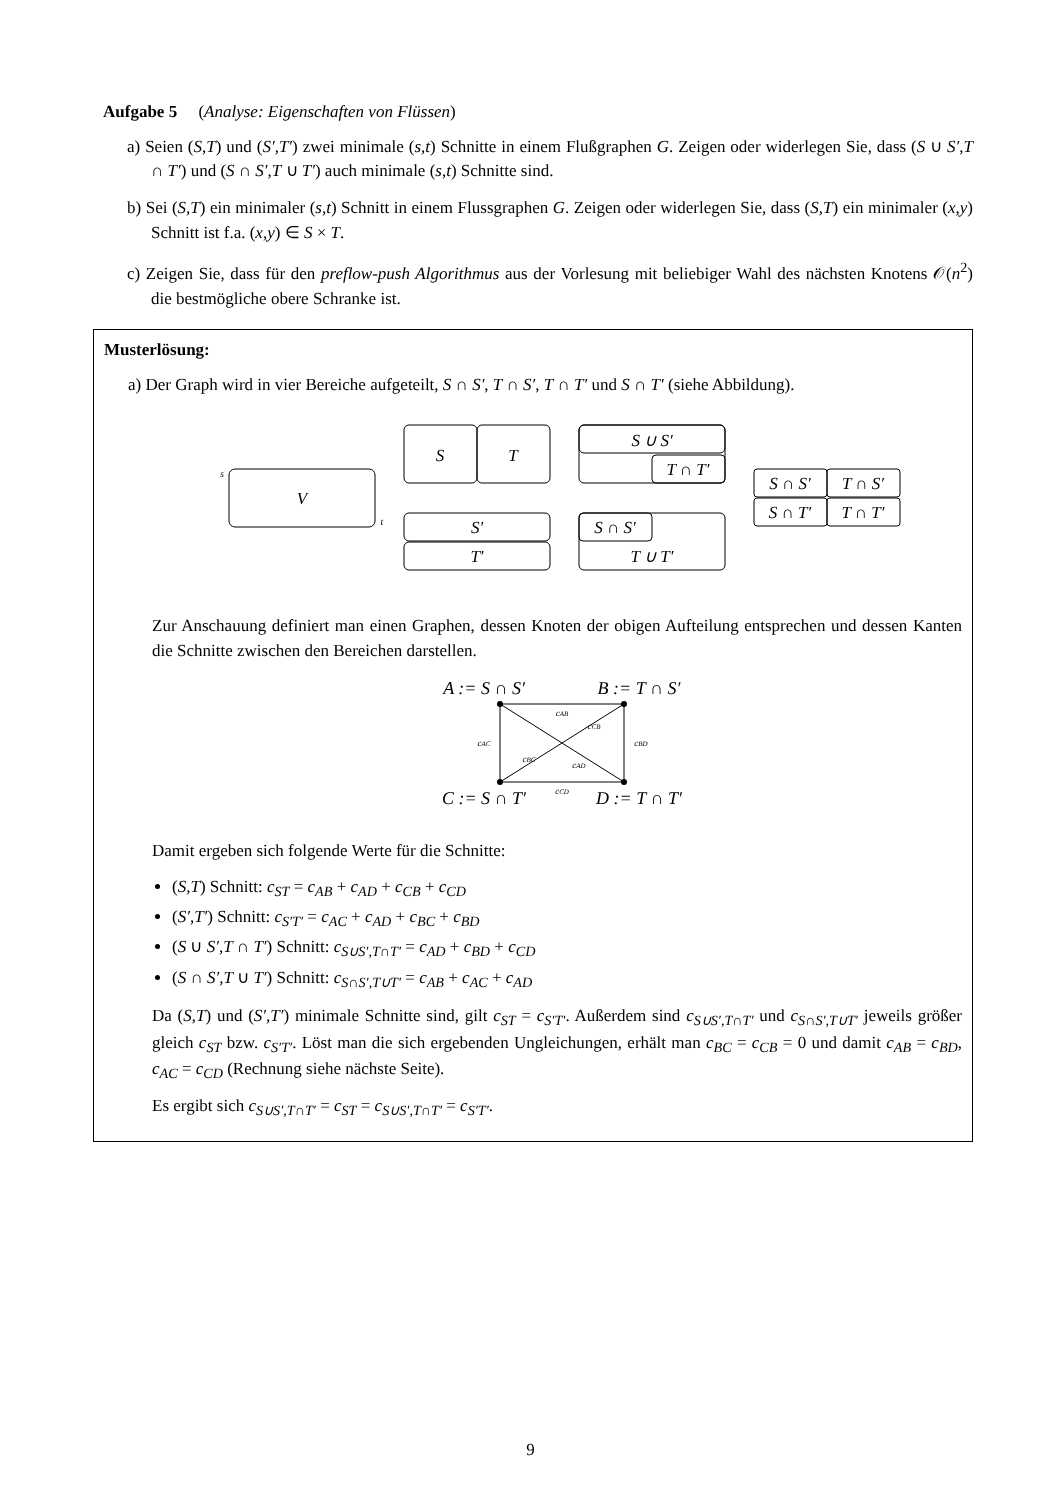Aufgabe 5 (Analyse: Eigenschaften von Flüssen)
a) Seien (S,T) und (S′,T′) zwei minimale (s,t) Schnitte in einem Flußgraphen G. Zeigen oder widerlegen Sie, dass (S ∪ S′,T ∩ T′) und (S ∩ S′,T ∪ T′) auch minimale (s,t) Schnitte sind.
b) Sei (S,T) ein minimaler (s,t) Schnitt in einem Flussgraphen G. Zeigen oder widerlegen Sie, dass (S,T) ein minimaler (x,y) Schnitt ist f.a. (x,y) ∈ S × T.
c) Zeigen Sie, dass für den preflow-push Algorithmus aus der Vorlesung mit beliebiger Wahl des nächsten Knotens 𝒪(n<sup>2</sup>) die bestmögliche obere Schranke ist.
Musterlösung:
a) Der Graph wird in vier Bereiche aufgeteilt, S ∩ S′, T ∩ S′, T ∩ T′ und S ∩ T′ (siehe Abbildung).
V
s
t
S
T
S′
T′
S ∪ S′
T ∩ T′
S ∩ S′
T ∪ T′
S ∩ S′
T ∩ S′
S ∩ T′
T ∩ T′
Zur Anschauung definiert man einen Graphen, dessen Knoten der obigen Aufteilung entsprechen und dessen Kanten die Schnitte zwischen den Bereichen darstellen.
A := S ∩ S′
B := T ∩ S′
C := S ∩ T′
D := T ∩ T′
cAB
cAC
cBD
cCB
cBC
cAD
cCD
Damit ergeben sich folgende Werte für die Schnitte:
(S,T) Schnitt: c<sub>ST</sub> = c<sub>AB</sub> + c<sub>AD</sub> + c<sub>CB</sub> + c<sub>CD</sub>
(S′,T′) Schnitt: c<sub>S′T′</sub> = c<sub>AC</sub> + c<sub>AD</sub> + c<sub>BC</sub> + c<sub>BD</sub>
(S ∪ S′,T ∩ T′) Schnitt: c<sub>S∪S′,T∩T′</sub> = c<sub>AD</sub> + c<sub>BD</sub> + c<sub>CD</sub>
(S ∩ S′,T ∪ T′) Schnitt: c<sub>S∩S′,T∪T′</sub> = c<sub>AB</sub> + c<sub>AC</sub> + c<sub>AD</sub>
Da (S,T) und (S′,T′) minimale Schnitte sind, gilt c<sub>ST</sub> = c<sub>S′T′</sub>. Außerdem sind c<sub>S∪S′,T∩T′</sub> und c<sub>S∩S′,T∪T′</sub> jeweils größer gleich c<sub>ST</sub> bzw. c<sub>S′T′</sub>. Löst man die sich ergebenden Ungleichungen, erhält man c<sub>BC</sub> = c<sub>CB</sub> = 0 und damit c<sub>AB</sub> = c<sub>BD</sub>, c<sub>AC</sub> = c<sub>CD</sub> (Rechnung siehe nächste Seite).
Es ergibt sich c<sub>S∪S′,T∩T′</sub> = c<sub>ST</sub> = c<sub>S∪S′,T∩T′</sub> = c<sub>S′T′</sub>.
9